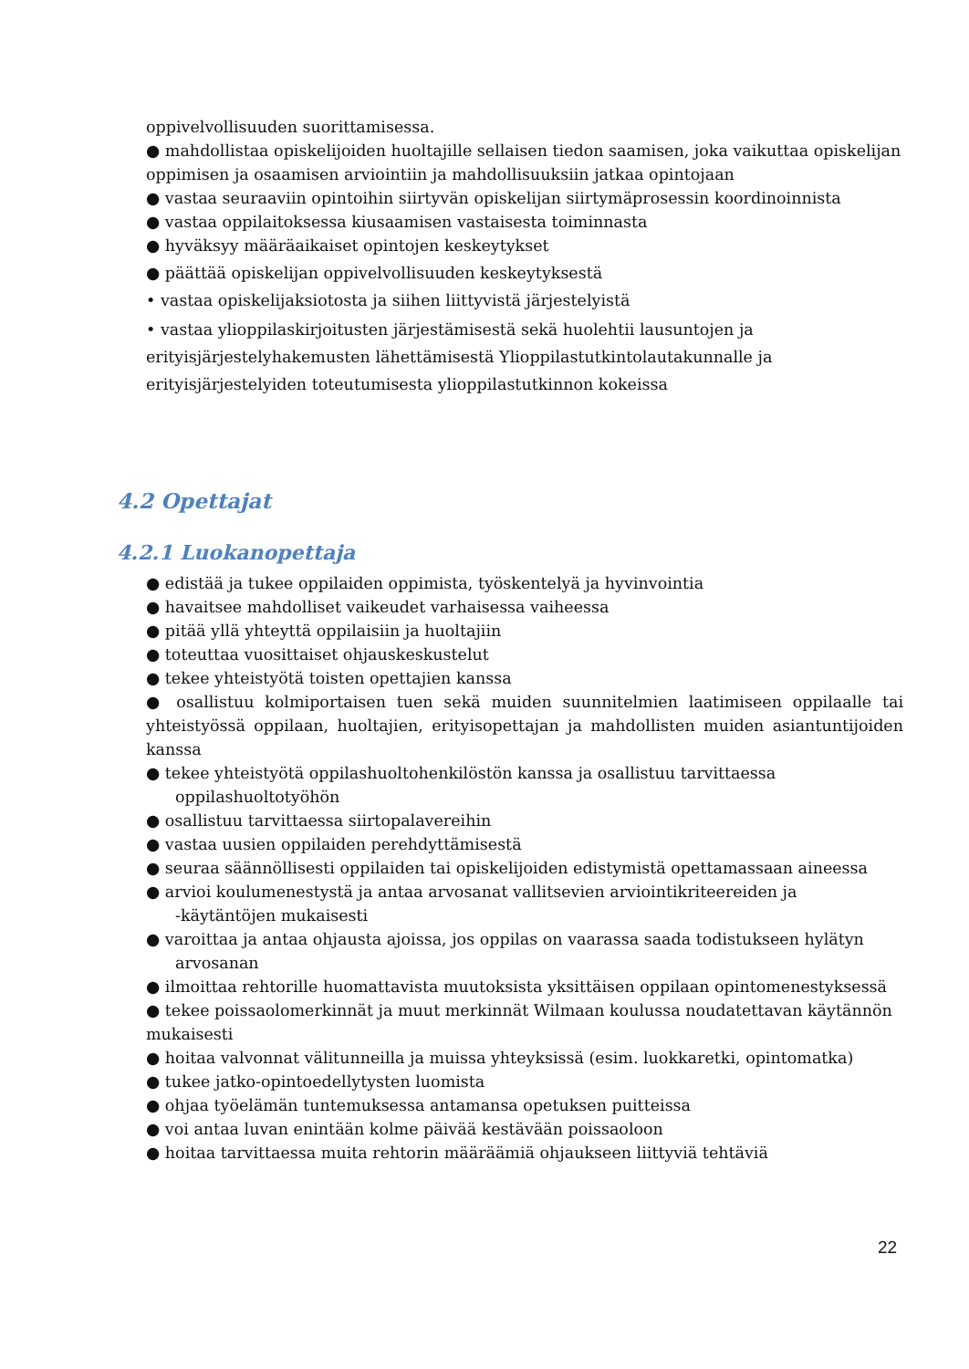oppivelvollisuuden suorittamisessa.
● mahdollistaa opiskelijoiden huoltajille sellaisen tiedon saamisen, joka vaikuttaa opiskelijan oppimisen ja osaamisen arviointiin ja mahdollisuuksiin jatkaa opintojaan
● vastaa seuraaviin opintoihin siirtyvän opiskelijan siirtymäprosessin koordinoinnista
● vastaa oppilaitoksessa kiusaamisen vastaisesta toiminnasta
● hyväksyy määräaikaiset opintojen keskeytykset
● päättää opiskelijan oppivelvollisuuden keskeytyksestä
• vastaa opiskelijaksiotosta ja siihen liittyvistä järjestelyistä
• vastaa ylioppilaskirjoitusten järjestämisestä sekä huolehtii lausuntojen ja erityisjärjestelyhakemusten lähettämisestä Ylioppilastutkintolautakunnalle ja erityisjärjestelyiden toteutumisesta ylioppilastutkinnon kokeissa
4.2 Opettajat
4.2.1 Luokanopettaja
● edistää ja tukee oppilaiden oppimista, työskentelyä ja hyvinvointia
● havaitsee mahdolliset vaikeudet varhaisessa vaiheessa
● pitää yllä yhteyttä oppilaisiin ja huoltajiin
● toteuttaa vuosittaiset ohjauskeskustelut
● tekee yhteistyötä toisten opettajien kanssa
● osallistuu kolmiportaisen tuen sekä muiden suunnitelmien laatimiseen oppilaalle tai yhteistyössä oppilaan, huoltajien, erityisopettajan ja mahdollisten muiden asiantuntijoiden kanssa
● tekee yhteistyötä oppilashuoltohenkilöstön kanssa ja osallistuu tarvittaessa
oppilashuoltotyöhön
● osallistuu tarvittaessa siirtopalavereihin
● vastaa uusien oppilaiden perehdyttämisestä
● seuraa säännöllisesti oppilaiden tai opiskelijoiden edistymistä opettamassaan aineessa
● arvioi koulumenestystä ja antaa arvosanat vallitsevien arviointikriteereiden ja
-käytäntöjen mukaisesti
● varoittaa ja antaa ohjausta ajoissa, jos oppilas on vaarassa saada todistukseen hylätyn
arvosanan
● ilmoittaa rehtorille huomattavista muutoksista yksittäisen oppilaan opintomenestyksessä
● tekee poissaolomerkinnät ja muut merkinnät Wilmaan koulussa noudatettavan käytännön mukaisesti
● hoitaa valvonnat välitunneilla ja muissa yhteyksissä (esim. luokkaretki, opintomatka)
● tukee jatko-opintoedellytysten luomista
● ohjaa työelämän tuntemuksessa antamansa opetuksen puitteissa
● voi antaa luvan enintään kolme päivää kestävään poissaoloon
● hoitaa tarvittaessa muita rehtorin määräämiä ohjaukseen liittyviä tehtäviä
22